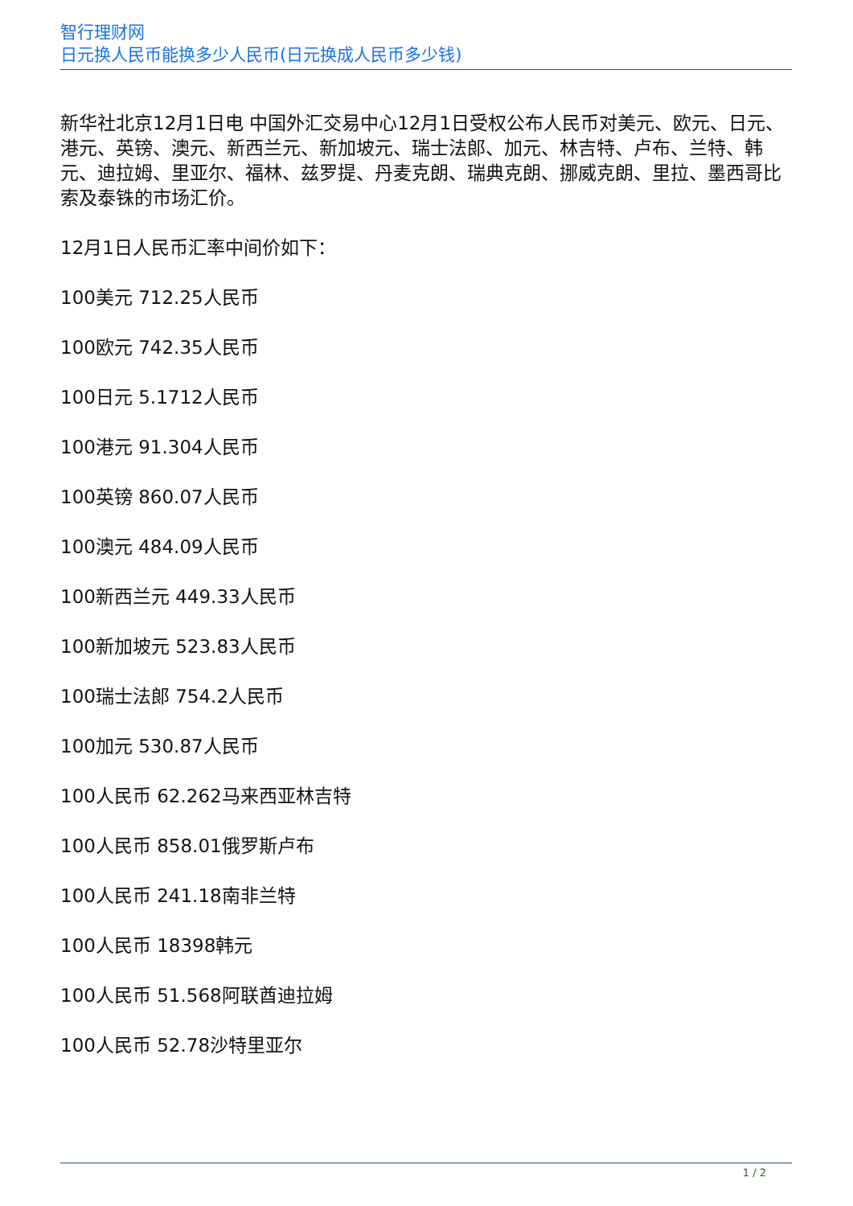智行理财网
日元换人民币能换多少人民币(日元换成人民币多少钱)
新华社北京12月1日电 中国外汇交易中心12月1日受权公布人民币对美元、欧元、日元、港元、英镑、澳元、新西兰元、新加坡元、瑞士法郎、加元、林吉特、卢布、兰特、韩元、迪拉姆、里亚尔、福林、兹罗提、丹麦克朗、瑞典克朗、挪威克朗、里拉、墨西哥比索及泰铢的市场汇价。
12月1日人民币汇率中间价如下：
100美元 712.25人民币
100欧元 742.35人民币
100日元 5.1712人民币
100港元 91.304人民币
100英镑 860.07人民币
100澳元 484.09人民币
100新西兰元 449.33人民币
100新加坡元 523.83人民币
100瑞士法郎 754.2人民币
100加元 530.87人民币
100人民币 62.262马来西亚林吉特
100人民币 858.01俄罗斯卢布
100人民币 241.18南非兰特
100人民币 18398韩元
100人民币 51.568阿联酋迪拉姆
100人民币 52.78沙特里亚尔
1 / 2